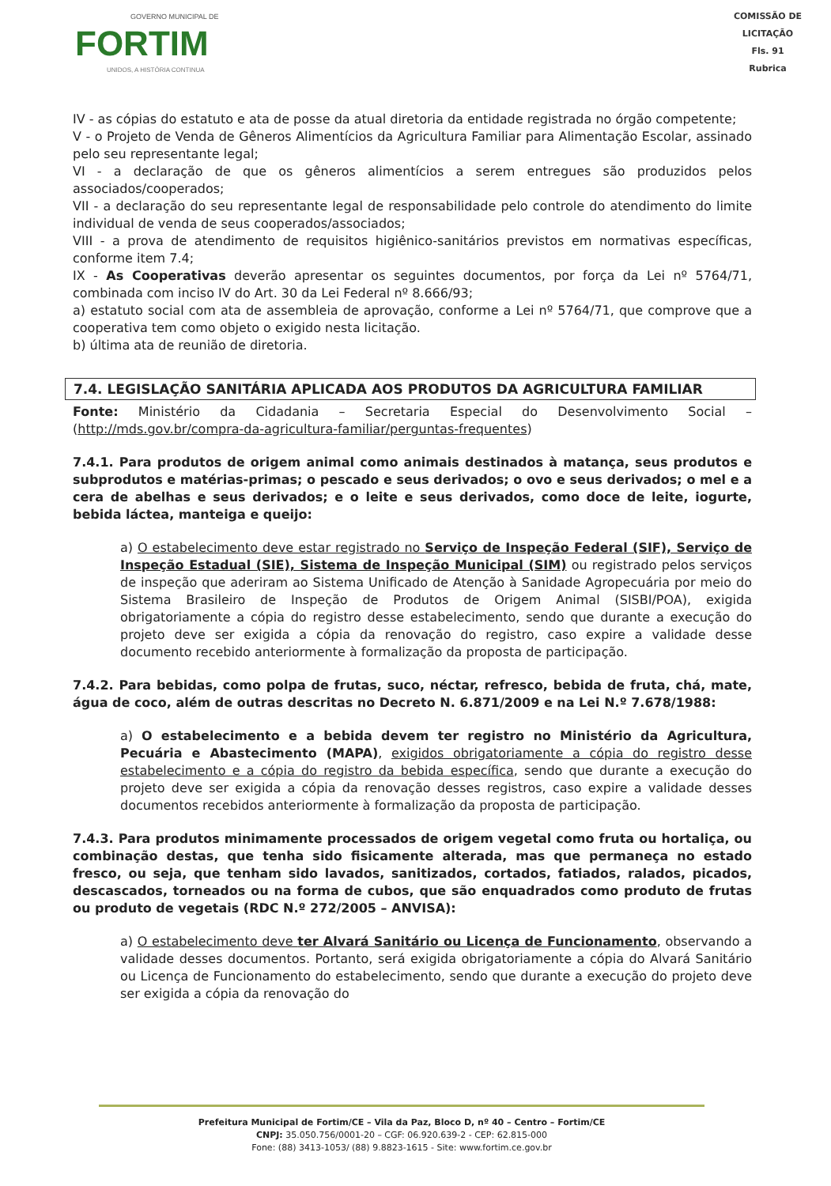GOVERNO MUNICIPAL DE
FORTIM
UNIDOS, A HISTÓRIA CONTINUA
COMISSÃO DE LICITAÇÃO
Fls. 91
Rubrica
IV - as cópias do estatuto e ata de posse da atual diretoria da entidade registrada no órgão competente;
V - o Projeto de Venda de Gêneros Alimentícios da Agricultura Familiar para Alimentação Escolar, assinado pelo seu representante legal;
VI - a declaração de que os gêneros alimentícios a serem entregues são produzidos pelos associados/cooperados;
VII - a declaração do seu representante legal de responsabilidade pelo controle do atendimento do limite individual de venda de seus cooperados/associados;
VIII - a prova de atendimento de requisitos higiênico-sanitários previstos em normativas específicas, conforme item 7.4;
IX - As Cooperativas deverão apresentar os seguintes documentos, por força da Lei nº 5764/71, combinada com inciso IV do Art. 30 da Lei Federal nº 8.666/93;
a) estatuto social com ata de assembleia de aprovação, conforme a Lei nº 5764/71, que comprove que a cooperativa tem como objeto o exigido nesta licitação.
b) última ata de reunião de diretoria.
7.4. LEGISLAÇÃO SANITÁRIA APLICADA AOS PRODUTOS DA AGRICULTURA FAMILIAR
Fonte: Ministério da Cidadania – Secretaria Especial do Desenvolvimento Social – (http://mds.gov.br/compra-da-agricultura-familiar/perguntas-frequentes)
7.4.1. Para produtos de origem animal como animais destinados à matança, seus produtos e subprodutos e matérias-primas; o pescado e seus derivados; o ovo e seus derivados; o mel e a cera de abelhas e seus derivados; e o leite e seus derivados, como doce de leite, iogurte, bebida láctea, manteiga e queijo:
a) O estabelecimento deve estar registrado no Serviço de Inspeção Federal (SIF), Serviço de Inspeção Estadual (SIE), Sistema de Inspeção Municipal (SIM) ou registrado pelos serviços de inspeção que aderiram ao Sistema Unificado de Atenção à Sanidade Agropecuária por meio do Sistema Brasileiro de Inspeção de Produtos de Origem Animal (SISBI/POA), exigida obrigatoriamente a cópia do registro desse estabelecimento, sendo que durante a execução do projeto deve ser exigida a cópia da renovação do registro, caso expire a validade desse documento recebido anteriormente à formalização da proposta de participação.
7.4.2. Para bebidas, como polpa de frutas, suco, néctar, refresco, bebida de fruta, chá, mate, água de coco, além de outras descritas no Decreto N. 6.871/2009 e na Lei N.º 7.678/1988:
a) O estabelecimento e a bebida devem ter registro no Ministério da Agricultura, Pecuária e Abastecimento (MAPA), exigidos obrigatoriamente a cópia do registro desse estabelecimento e a cópia do registro da bebida específica, sendo que durante a execução do projeto deve ser exigida a cópia da renovação desses registros, caso expire a validade desses documentos recebidos anteriormente à formalização da proposta de participação.
7.4.3. Para produtos minimamente processados de origem vegetal como fruta ou hortaliça, ou combinação destas, que tenha sido fisicamente alterada, mas que permaneça no estado fresco, ou seja, que tenham sido lavados, sanitizados, cortados, fatiados, ralados, picados, descascados, torneados ou na forma de cubos, que são enquadrados como produto de frutas ou produto de vegetais (RDC N.º 272/2005 – ANVISA):
a) O estabelecimento deve ter Alvará Sanitário ou Licença de Funcionamento, observando a validade desses documentos. Portanto, será exigida obrigatoriamente a cópia do Alvará Sanitário ou Licença de Funcionamento do estabelecimento, sendo que durante a execução do projeto deve ser exigida a cópia da renovação do
Prefeitura Municipal de Fortim/CE – Vila da Paz, Bloco D, nº 40 – Centro – Fortim/CE
CNPJ: 35.050.756/0001-20 – CGF: 06.920.639-2 - CEP: 62.815-000
Fone: (88) 3413-1053/ (88) 9.8823-1615 - Site: www.fortim.ce.gov.br